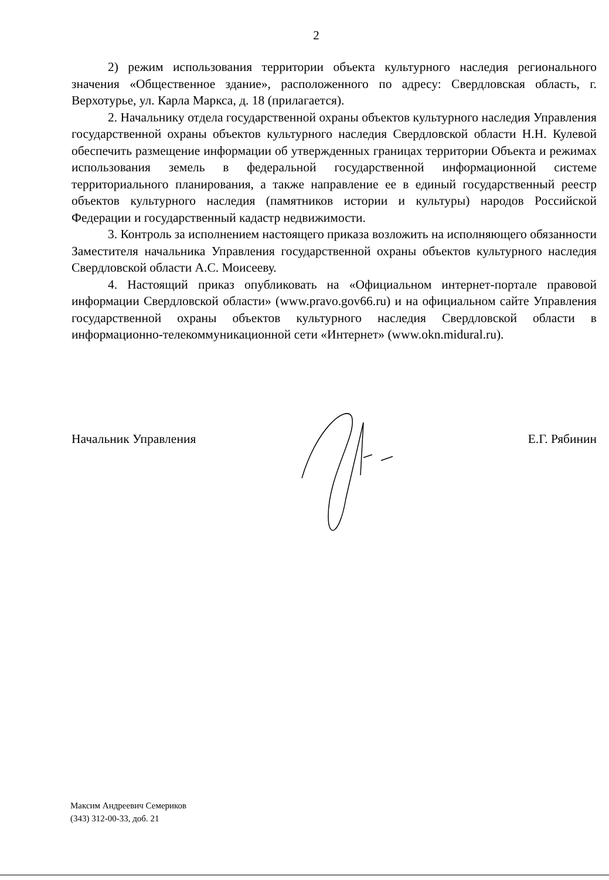2
2) режим использования территории объекта культурного наследия регионального значения «Общественное здание», расположенного по адресу: Свердловская область, г. Верхотурье, ул. Карла Маркса, д. 18 (прилагается).
2. Начальнику отдела государственной охраны объектов культурного наследия Управления государственной охраны объектов культурного наследия Свердловской области Н.Н. Кулевой обеспечить размещение информации об утвержденных границах территории Объекта и режимах использования земель в федеральной государственной информационной системе территориального планирования, а также направление ее в единый государственный реестр объектов культурного наследия (памятников истории и культуры) народов Российской Федерации и государственный кадастр недвижимости.
3. Контроль за исполнением настоящего приказа возложить на исполняющего обязанности Заместителя начальника Управления государственной охраны объектов культурного наследия Свердловской области А.С. Моисееву.
4. Настоящий приказ опубликовать на «Официальном интернет-портале правовой информации Свердловской области» (www.pravo.gov66.ru) и на официальном сайте Управления государственной охраны объектов культурного наследия Свердловской области в информационно-телекоммуникационной сети «Интернет» (www.okn.midural.ru).
Начальник Управления Е.Г. Рябинин
Максим Андреевич Семериков
(343) 312-00-33, доб. 21